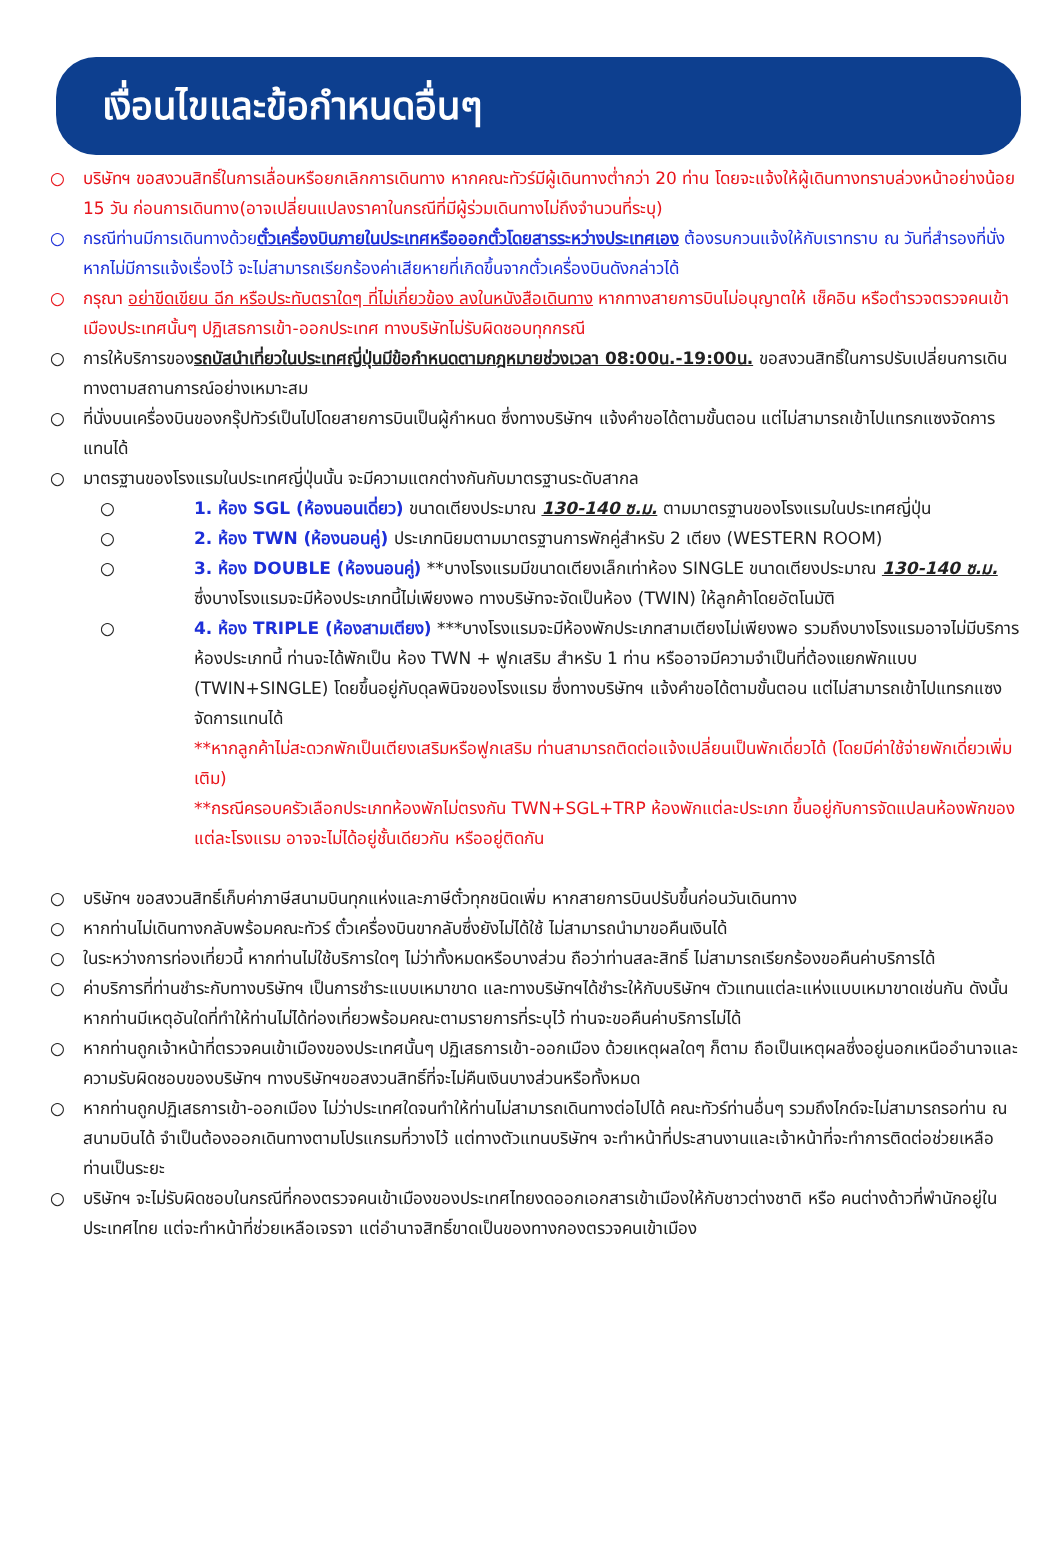เงื่อนไขและข้อกำหนดอื่นๆ
○ บริษัทฯ ขอสงวนสิทธิ์ในการเลื่อนหรือยกเลิกการเดินทาง หากคณะทัวร์มีผู้เดินทางต่ำกว่า 20 ท่าน โดยจะแจ้งให้ผู้เดินทางทราบล่วงหน้าอย่างน้อย 15 วัน ก่อนการเดินทาง(อาจเปลี่ยนแปลงราคาในกรณีที่มีผู้ร่วมเดินทางไม่ถึงจำนวนที่ระบุ)
○ กรณีท่านมีการเดินทางด้วยตั๋วเครื่องบินภายในประเทศหรือออกตั๋วโดยสารระหว่างประเทศเอง ต้องรบกวนแจ้งให้กับเราทราบ ณ วันที่สำรองที่นั่ง หากไม่มีการแจ้งเรื่องไว้ จะไม่สามารถเรียกร้องค่าเสียหายที่เกิดขึ้นจากตั๋วเครื่องบินดังกล่าวได้
○ กรุณา อย่าขีดเขียน ฉีก หรือประทับตราใดๆ ที่ไม่เกี่ยวข้อง ลงในหนังสือเดินทาง หากทางสายการบินไม่อนุญาตให้ เช็คอิน หรือตำรวจตรวจคนเข้าเมืองประเทศนั้นๆ ปฏิเสธการเข้า-ออกประเทศ ทางบริษัทไม่รับผิดชอบทุกกรณี
○ การให้บริการของรถบัสนำเที่ยวในประเทศญี่ปุ่นมีข้อกำหนดตามกฎหมายช่วงเวลา 08:00น.-19:00น. ขอสงวนสิทธิ์ในการปรับเปลี่ยนการเดินทางตามสถานการณ์อย่างเหมาะสม
○ ที่นั่งบนเครื่องบินของกรุ๊ปทัวร์เป็นไปโดยสายการบินเป็นผู้กำหนด ซึ่งทางบริษัทฯ แจ้งคำขอได้ตามขั้นตอน แต่ไม่สามารถเข้าไปแทรกแซงจัดการแทนได้
○ มาตรฐานของโรงแรมในประเทศญี่ปุ่นนั้น จะมีความแตกต่างกันกับมาตรฐานระดับสากล
○ 1. ห้อง SGL (ห้องนอนเดี่ยว) ขนาดเตียงประมาณ 130-140 ซ.ม. ตามมาตรฐานของโรงแรมในประเทศญี่ปุ่น
○ 2. ห้อง TWN (ห้องนอนคู่) ประเภทนิยมตามมาตรฐานการพักคู่สำหรับ 2 เตียง (WESTERN ROOM)
○ 3. ห้อง DOUBLE (ห้องนอนคู่) **บางโรงแรมมีขนาดเตียงเล็กเท่าห้อง SINGLE ขนาดเตียงประมาณ 130-140 ซ.ม. ซึ่งบางโรงแรมจะมีห้องประเภทนี้ไม่เพียงพอ ทางบริษัทจะจัดเป็นห้อง (TWIN) ให้ลูกค้าโดยอัตโนมัติ
○ 4. ห้อง TRIPLE (ห้องสามเตียง) ***บางโรงแรมจะมีห้องพักประเภทสามเตียงไม่เพียงพอ รวมถึงบางโรงแรมอาจไม่มีบริการห้องประเภทนี้ ท่านจะได้พักเป็น ห้อง TWN + ฟูกเสริม สำหรับ 1 ท่าน หรืออาจมีความจำเป็นที่ต้องแยกพักแบบ (TWIN+SINGLE) โดยขึ้นอยู่กับดุลพินิจของโรงแรม ซึ่งทางบริษัทฯ แจ้งคำขอได้ตามขั้นตอน แต่ไม่สามารถเข้าไปแทรกแซงจัดการแทนได้
**หากลูกค้าไม่สะดวกพักเป็นเตียงเสริมหรือฟูกเสริม ท่านสามารถติดต่อแจ้งเปลี่ยนเป็นพักเดี่ยวได้ (โดยมีค่าใช้จ่ายพักเดี่ยวเพิ่มเติม)
**กรณีครอบครัวเลือกประเภทห้องพักไม่ตรงกัน TWN+SGL+TRP ห้องพักแต่ละประเภท ขึ้นอยู่กับการจัดแปลนห้องพักของแต่ละโรงแรม อาจจะไม่ได้อยู่ชั้นเดียวกัน หรืออยู่ติดกัน
○ บริษัทฯ ขอสงวนสิทธิ์เก็บค่าภาษีสนามบินทุกแห่งและภาษีตั๋วทุกชนิดเพิ่ม หากสายการบินปรับขึ้นก่อนวันเดินทาง
○ หากท่านไม่เดินทางกลับพร้อมคณะทัวร์ ตั๋วเครื่องบินขากลับซึ่งยังไม่ได้ใช้ ไม่สามารถนำมาขอคืนเงินได้
○ ในระหว่างการท่องเที่ยวนี้ หากท่านไม่ใช้บริการใดๆ ไม่ว่าทั้งหมดหรือบางส่วน ถือว่าท่านสละสิทธิ์ ไม่สามารถเรียกร้องขอคืนค่าบริการได้
○ ค่าบริการที่ท่านชำระกับทางบริษัทฯ เป็นการชำระแบบเหมาขาด และทางบริษัทฯได้ชำระให้กับบริษัทฯ ตัวแทนแต่ละแห่งแบบเหมาขาดเช่นกัน ดังนั้นหากท่านมีเหตุอันใดที่ทำให้ท่านไม่ได้ท่องเที่ยวพร้อมคณะตามรายการที่ระบุไว้ ท่านจะขอคืนค่าบริการไม่ได้
○ หากท่านถูกเจ้าหน้าที่ตรวจคนเข้าเมืองของประเทศนั้นๆ ปฏิเสธการเข้า-ออกเมือง ด้วยเหตุผลใดๆ ก็ตาม ถือเป็นเหตุผลซึ่งอยู่นอกเหนืออำนาจและความรับผิดชอบของบริษัทฯ ทางบริษัทฯขอสงวนสิทธิ์ที่จะไม่คืนเงินบางส่วนหรือทั้งหมด
○ หากท่านถูกปฏิเสธการเข้า-ออกเมือง ไม่ว่าประเทศใดจนทำให้ท่านไม่สามารถเดินทางต่อไปได้ คณะทัวร์ท่านอื่นๆ รวมถึงไกด์จะไม่สามารถรอท่าน ณ สนามบินได้ จำเป็นต้องออกเดินทางตามโปรแกรมที่วางไว้ แต่ทางตัวแทนบริษัทฯ จะทำหน้าที่ประสานงานและเจ้าหน้าที่จะทำการติดต่อช่วยเหลือท่านเป็นระยะ
○ บริษัทฯ จะไม่รับผิดชอบในกรณีที่กองตรวจคนเข้าเมืองของประเทศไทยงดออกเอกสารเข้าเมืองให้กับชาวต่างชาติ หรือ คนต่างด้าวที่พำนักอยู่ในประเทศไทย แต่จะทำหน้าที่ช่วยเหลือเจรจา แต่อำนาจสิทธิ์ขาดเป็นของทางกองตรวจคนเข้าเมือง